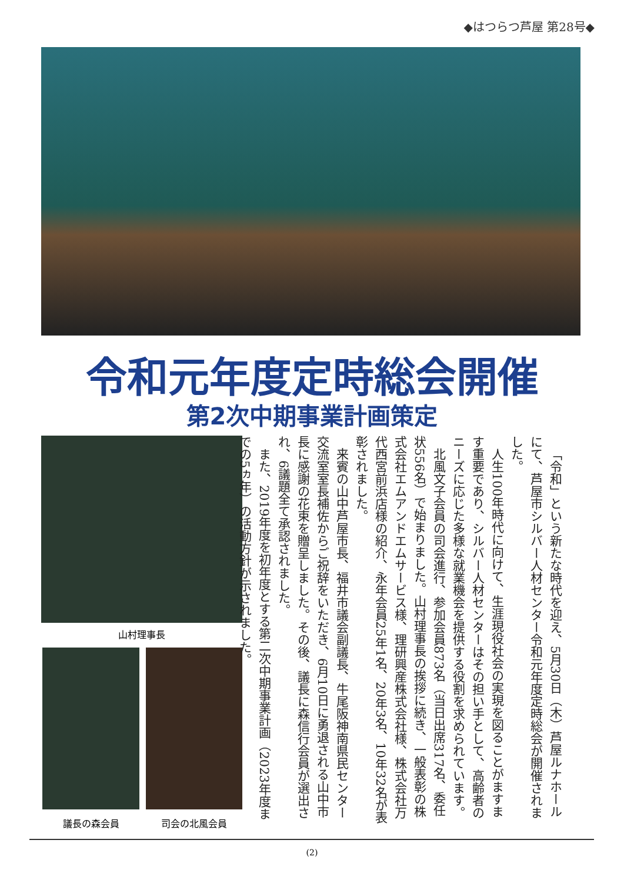◆はつらつ芦屋 第28号◆
令和元年度定時総会開催
第2次中期事業計画策定
山村理事長
議長の森会員 司会の北風会員
「令和」という新たな時代を迎え、5月30日（木）芦屋ルナホールにて、芦屋市シルバー人材センター令和元年度定時総会が開催されました。
人生100年時代に向けて、生涯現役社会の実現を図ることがますます重要であり、シルバー人材センターはその担い手として、高齢者のニーズに応じた多様な就業機会を提供する役割を求められています。
北風文子会員の司会進行、参加会員873名（当日出席317名、委任状556名）で始まりました。山村理事長の挨拶に続き、一般表彰の株式会社エムアンドエムサービス様、理研興産株式会社様、株式会社万代西宮前浜店様の紹介、永年会員25年1名、20年3名、10年32名が表彰されました。
来賓の山中芦屋市長、福井市議会副議長、牛尾阪神南県民センター交流室室長補佐からご祝辞をいただき、6月10日に勇退される山中市長に感謝の花束を贈呈しました。その後、議長に森信行会員が選出され、6議題全て承認されました。
また、2019年度を初年度とする第二次中期事業計画（2023年度までの5ヵ年）の活動方針が示されました。
(2)